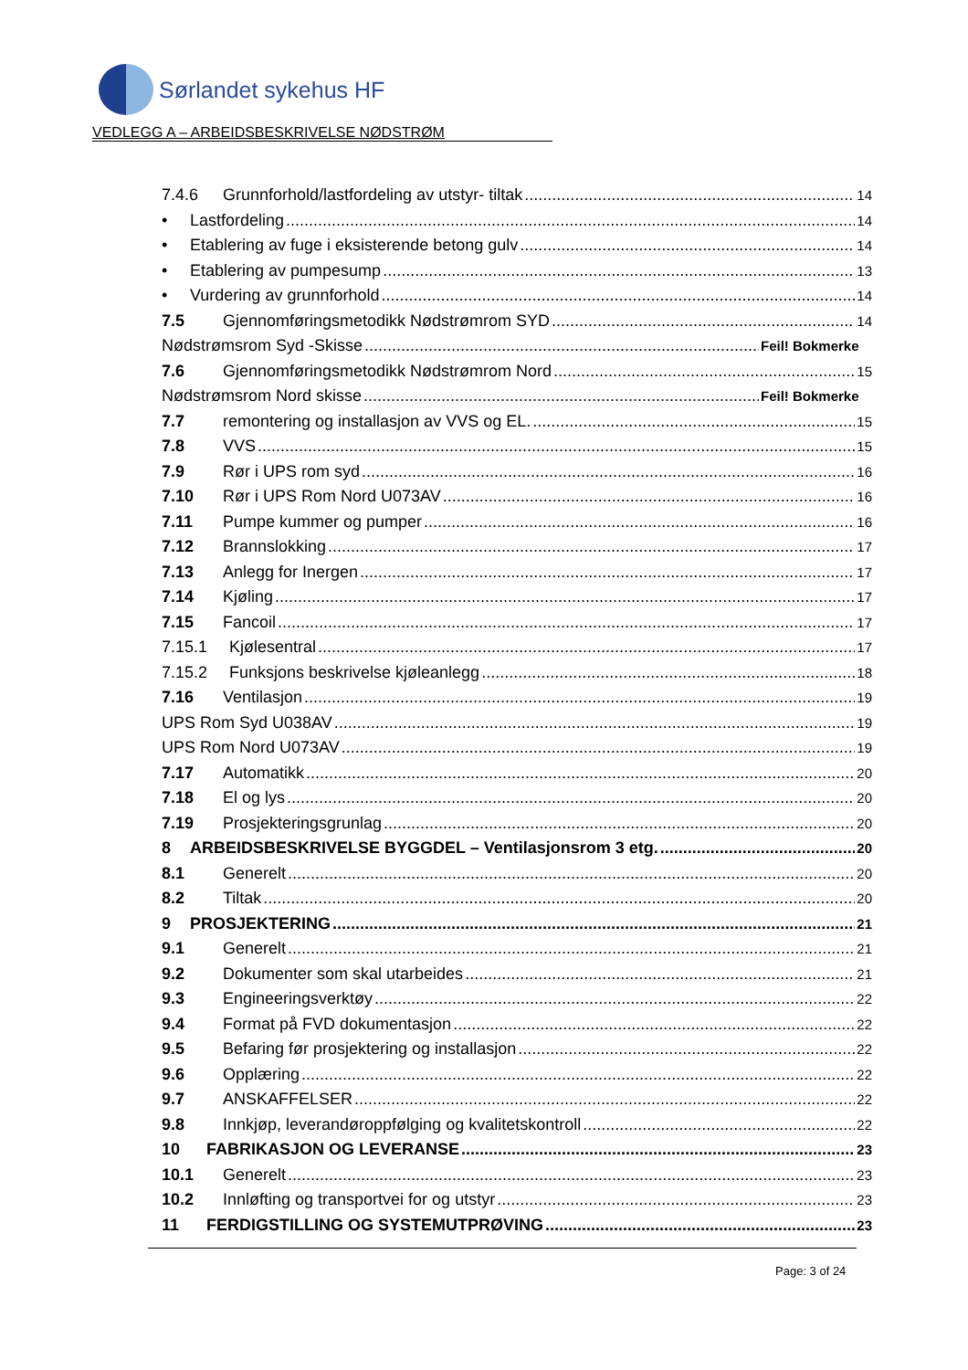Sørlandet sykehus HF
VEDLEGG A – ARBEIDSBESKRIVELSE NØDSTRØM
7.4.6 Grunnforhold/lastfordeling av utstyr- tiltak 14
• Lastfordeling 14
• Etablering av fuge i eksisterende betong gulv 14
• Etablering av pumpesump 13
• Vurdering av grunnforhold 14
7.5 Gjennomføringsmetodikk Nødstrømrom SYD 14
Nødstrømsrom Syd -Skisse Feil! Bokmerke
7.6 Gjennomføringsmetodikk Nødstrømrom Nord 15
Nødstrømsrom Nord skisse Feil! Bokmerke
7.7 remontering og installasjon av VVS og EL. 15
7.8 VVS 15
7.9 Rør i UPS rom syd 16
7.10 Rør i UPS Rom Nord U073AV 16
7.11 Pumpe kummer og pumper 16
7.12 Brannslokking 17
7.13 Anlegg for Inergen 17
7.14 Kjøling 17
7.15 Fancoil 17
7.15.1 Kjølesentral 17
7.15.2 Funksjons beskrivelse kjøleanlegg 18
7.16 Ventilasjon 19
UPS Rom Syd U038AV 19
UPS Rom Nord U073AV 19
7.17 Automatikk 20
7.18 El og lys 20
7.19 Prosjekteringsgrunlag 20
8 ARBEIDSBESKRIVELSE BYGGDEL – Ventilasjonsrom 3 etg. 20
8.1 Generelt 20
8.2 Tiltak 20
9 PROSJEKTERING 21
9.1 Generelt 21
9.2 Dokumenter som skal utarbeides 21
9.3 Engineeringsverktøy 22
9.4 Format på FVD dokumentasjon 22
9.5 Befaring før prosjektering og installasjon 22
9.6 Opplæring 22
9.7 ANSKAFFELSER 22
9.8 Innkjøp, leverandøroppfølging og kvalitetskontroll 22
10 FABRIKASJON OG LEVERANSE 23
10.1 Generelt 23
10.2 Innløfting og transportvei for og utstyr 23
11 FERDIGSTILLING OG SYSTEMUTPRØVING 23
Page: 3 of 24